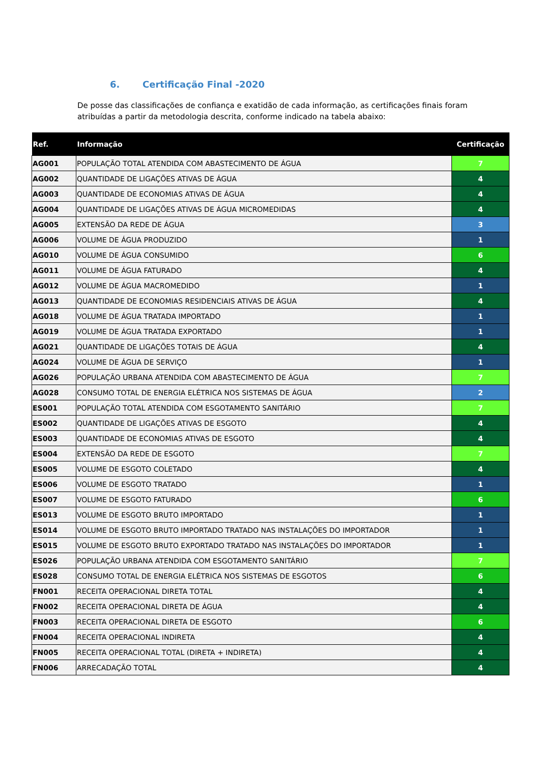6. Certificação Final -2020
De posse das classificações de confiança e exatidão de cada informação, as certificações finais foram atribuídas a partir da metodologia descrita, conforme indicado na tabela abaixo:
| Ref. | Informação | Certificação |
| --- | --- | --- |
| AG001 | POPULAÇÃO TOTAL ATENDIDA COM ABASTECIMENTO DE ÁGUA | 7 |
| AG002 | QUANTIDADE DE LIGAÇÕES ATIVAS DE ÁGUA | 4 |
| AG003 | QUANTIDADE DE ECONOMIAS ATIVAS DE ÁGUA | 4 |
| AG004 | QUANTIDADE DE LIGAÇÕES ATIVAS DE ÁGUA MICROMEDIDAS | 4 |
| AG005 | EXTENSÃO DA REDE DE ÁGUA | 3 |
| AG006 | VOLUME DE ÁGUA PRODUZIDO | 1 |
| AG010 | VOLUME DE ÁGUA CONSUMIDO | 6 |
| AG011 | VOLUME DE ÁGUA FATURADO | 4 |
| AG012 | VOLUME DE ÁGUA MACROMEDIDO | 1 |
| AG013 | QUANTIDADE DE ECONOMIAS RESIDENCIAIS ATIVAS DE ÁGUA | 4 |
| AG018 | VOLUME DE ÁGUA TRATADA IMPORTADO | 1 |
| AG019 | VOLUME DE ÁGUA TRATADA EXPORTADO | 1 |
| AG021 | QUANTIDADE DE LIGAÇÕES TOTAIS DE ÁGUA | 4 |
| AG024 | VOLUME DE ÁGUA DE SERVIÇO | 1 |
| AG026 | POPULAÇÃO URBANA ATENDIDA COM ABASTECIMENTO DE ÁGUA | 7 |
| AG028 | CONSUMO TOTAL DE ENERGIA ELÉTRICA NOS SISTEMAS DE ÁGUA | 2 |
| ES001 | POPULAÇÃO TOTAL ATENDIDA COM ESGOTAMENTO SANITÁRIO | 7 |
| ES002 | QUANTIDADE DE LIGAÇÕES ATIVAS DE ESGOTO | 4 |
| ES003 | QUANTIDADE DE ECONOMIAS ATIVAS DE ESGOTO | 4 |
| ES004 | EXTENSÃO DA REDE DE ESGOTO | 7 |
| ES005 | VOLUME DE ESGOTO COLETADO | 4 |
| ES006 | VOLUME DE ESGOTO TRATADO | 1 |
| ES007 | VOLUME DE ESGOTO FATURADO | 6 |
| ES013 | VOLUME DE ESGOTO BRUTO IMPORTADO | 1 |
| ES014 | VOLUME DE ESGOTO BRUTO IMPORTADO TRATADO NAS INSTALAÇÕES DO IMPORTADOR | 1 |
| ES015 | VOLUME DE ESGOTO BRUTO EXPORTADO TRATADO NAS INSTALAÇÕES DO IMPORTADOR | 1 |
| ES026 | POPULAÇÃO URBANA ATENDIDA COM ESGOTAMENTO SANITÁRIO | 7 |
| ES028 | CONSUMO TOTAL DE ENERGIA ELÉTRICA NOS SISTEMAS DE ESGOTOS | 6 |
| FN001 | RECEITA OPERACIONAL DIRETA TOTAL | 4 |
| FN002 | RECEITA OPERACIONAL DIRETA DE ÁGUA | 4 |
| FN003 | RECEITA OPERACIONAL DIRETA DE ESGOTO | 6 |
| FN004 | RECEITA OPERACIONAL INDIRETA | 4 |
| FN005 | RECEITA OPERACIONAL TOTAL (DIRETA + INDIRETA) | 4 |
| FN006 | ARRECADAÇÃO TOTAL | 4 |